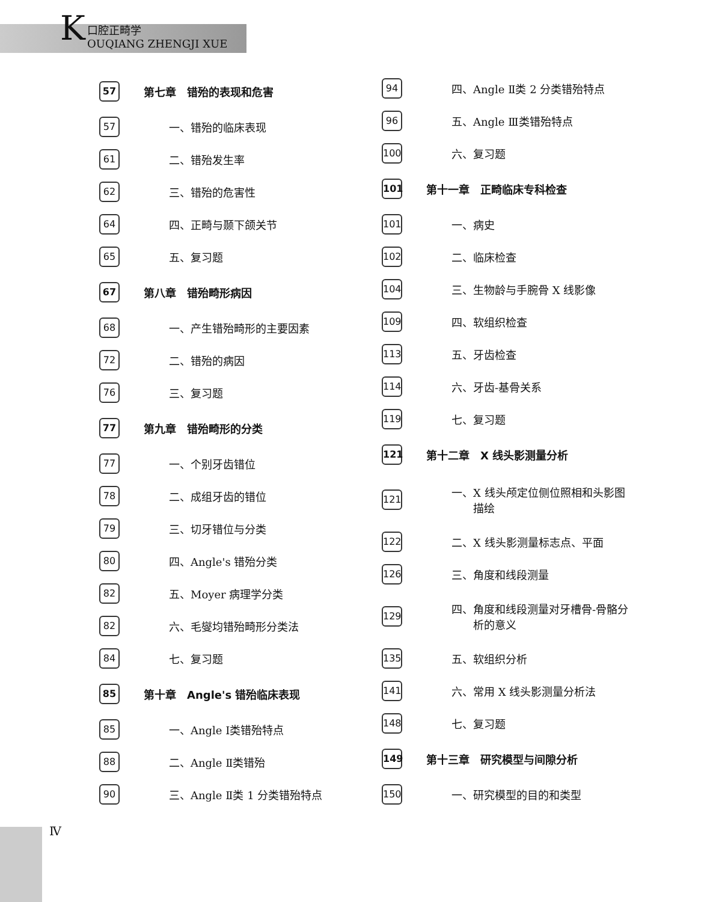K
口腔正畸学
OUQIANG ZHENGJI XUE
57 第七章　错殆的表现和危害
57 一、错殆的临床表现
61 二、错殆发生率
62 三、错殆的危害性
64 四、正畸与颞下颌关节
65 五、复习题
67 第八章　错殆畸形病因
68 一、产生错殆畸形的主要因素
72 二、错殆的病因
76 三、复习题
77 第九章　错殆畸形的分类
77 一、个别牙齿错位
78 二、成组牙齿的错位
79 三、切牙错位与分类
80 四、Angle's 错殆分类
82 五、Moyer 病理学分类
82 六、毛燮均错殆畸形分类法
84 七、复习题
85 第十章　Angle's 错殆临床表现
85 一、Angle Ⅰ类错殆特点
88 二、Angle Ⅱ类错殆
90 三、Angle Ⅱ类 1 分类错殆特点
94 四、Angle Ⅱ类 2 分类错殆特点
96 五、Angle Ⅲ类错殆特点
100 六、复习题
101 第十一章　正畸临床专科检查
101 一、病史
102 二、临床检查
104 三、生物龄与手腕骨 X 线影像
109 四、软组织检查
113 五、牙齿检查
114 六、牙齿-基骨关系
119 七、复习题
121 第十二章　X 线头影测量分析
121 一、X 线头颅定位侧位照相和头影图
　　描绘
122 二、X 线头影测量标志点、平面
126 三、角度和线段测量
129 四、角度和线段测量对牙槽骨-骨骼分
　　析的意义
135 五、软组织分析
141 六、常用 X 线头影测量分析法
148 七、复习题
149 第十三章　研究模型与间隙分析
150 一、研究模型的目的和类型
Ⅳ